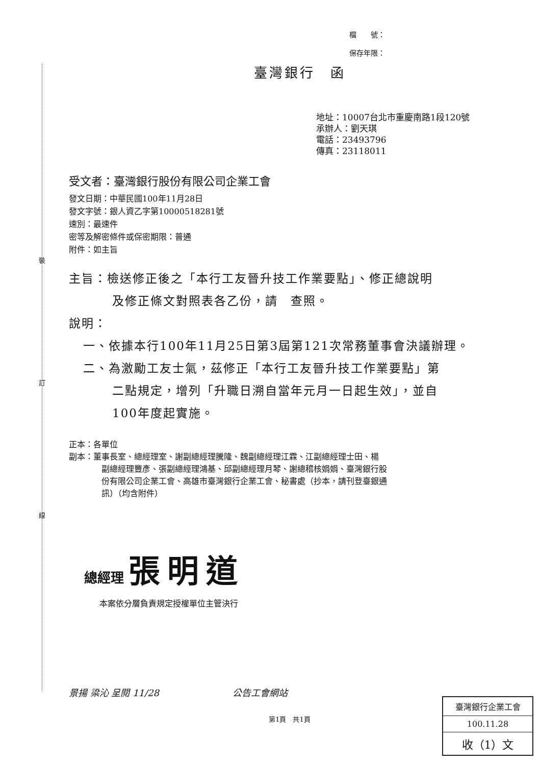裝
訂
線
檔　　號：
保存年限：
臺灣銀行　函
地址：10007台北市重慶南路1段120號
承辦人：劉天琪
電話：23493796
傳真：23118011
受文者：臺灣銀行股份有限公司企業工會
發文日期：中華民國100年11月28日
發文字號：銀人資乙字第10000518281號
速別：最速件
密等及解密條件或保密期限：普通
附件：如主旨
主旨：檢送修正後之「本行工友晉升技工作業要點」、修正總說明
及修正條文對照表各乙份，請　查照。
說明：
一、依據本行100年11月25日第3屆第121次常務董事會決議辦理。
二、為激勵工友士氣，茲修正「本行工友晉升技工作業要點」第
二點規定，增列「升職日溯自當年元月一日起生效」，並自
100年度起實施。
正本：各單位
副本：董事長室、總經理室、謝副總經理騰隆、魏副總經理江霖、江副總經理士田、楊
副總經理豐彥、張副總經理鴻基、邱副總經理月琴、謝總稽核娟娟、臺灣銀行股
份有限公司企業工會、高雄市臺灣銀行企業工會、秘書處（抄本，請刊登臺銀通
訊）（均含附件）
總經理 張明道
本案依分層負責規定授權單位主管決行
景揚 梁沁 呈閱 11/28　　　　　　　　公告工會網站
第1頁　共1頁
臺灣銀行企業工會
100.11.28
收（1）文